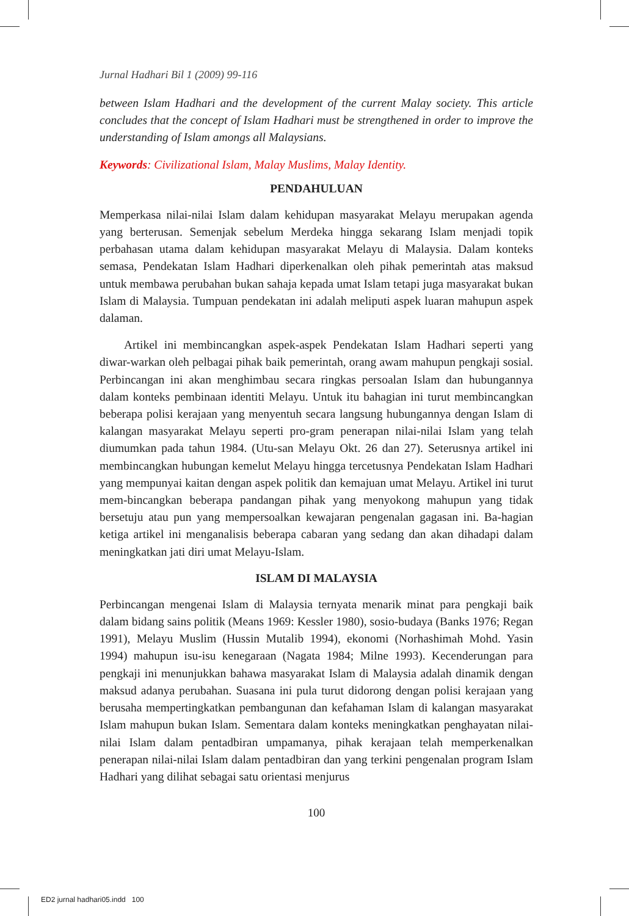Jurnal Hadhari Bil 1 (2009) 99-116
between Islam Hadhari and the development of the current Malay society. This article concludes that the concept of Islam Hadhari must be strengthened in order to improve the understanding of Islam amongs all Malaysians.
Keywords: Civilizational Islam, Malay Muslims, Malay Identity.
PENDAHULUAN
Memperkasa nilai-nilai Islam dalam kehidupan masyarakat Melayu merupakan agenda yang berterusan. Semenjak sebelum Merdeka hingga sekarang Islam menjadi topik perbahasan utama dalam kehidupan masyarakat Melayu di Malaysia. Dalam konteks semasa, Pendekatan Islam Hadhari diperkenalkan oleh pihak pemerintah atas maksud untuk membawa perubahan bukan sahaja kepada umat Islam tetapi juga masyarakat bukan Islam di Malaysia. Tumpuan pendekatan ini adalah meliputi aspek luaran mahupun aspek dalaman.
Artikel ini membincangkan aspek-aspek Pendekatan Islam Hadhari seperti yang diwar-warkan oleh pelbagai pihak baik pemerintah, orang awam mahupun pengkaji sosial. Perbincangan ini akan menghimbau secara ringkas persoalan Islam dan hubungannya dalam konteks pembinaan identiti Melayu. Untuk itu bahagian ini turut membincangkan beberapa polisi kerajaan yang menyentuh secara langsung hubungannya dengan Islam di kalangan masyarakat Melayu seperti pro-gram penerapan nilai-nilai Islam yang telah diumumkan pada tahun 1984. (Utu-san Melayu Okt. 26 dan 27). Seterusnya artikel ini membincangkan hubungan kemelut Melayu hingga tercetusnya Pendekatan Islam Hadhari yang mempunyai kaitan dengan aspek politik dan kemajuan umat Melayu. Artikel ini turut mem-bincangkan beberapa pandangan pihak yang menyokong mahupun yang tidak bersetuju atau pun yang mempersoalkan kewajaran pengenalan gagasan ini. Ba-hagian ketiga artikel ini menganalisis beberapa cabaran yang sedang dan akan dihadapi dalam meningkatkan jati diri umat Melayu-Islam.
ISLAM DI MALAYSIA
Perbincangan mengenai Islam di Malaysia ternyata menarik minat para pengkaji baik dalam bidang sains politik (Means 1969: Kessler 1980), sosio-budaya (Banks 1976; Regan 1991), Melayu Muslim (Hussin Mutalib 1994), ekonomi (Norhashimah Mohd. Yasin 1994) mahupun isu-isu kenegaraan (Nagata 1984; Milne 1993). Kecenderungan para pengkaji ini menunjukkan bahawa masyarakat Islam di Malaysia adalah dinamik dengan maksud adanya perubahan. Suasana ini pula turut didorong dengan polisi kerajaan yang berusaha mempertingkatkan pembangunan dan kefahaman Islam di kalangan masyarakat Islam mahupun bukan Islam. Sementara dalam konteks meningkatkan penghayatan nilai-nilai Islam dalam pentadbiran umpamanya, pihak kerajaan telah memperkenalkan penerapan nilai-nilai Islam dalam pentadbiran dan yang terkini pengenalan program Islam Hadhari yang dilihat sebagai satu orientasi menjurus
100
ED2 jurnal hadhari05.indd 100